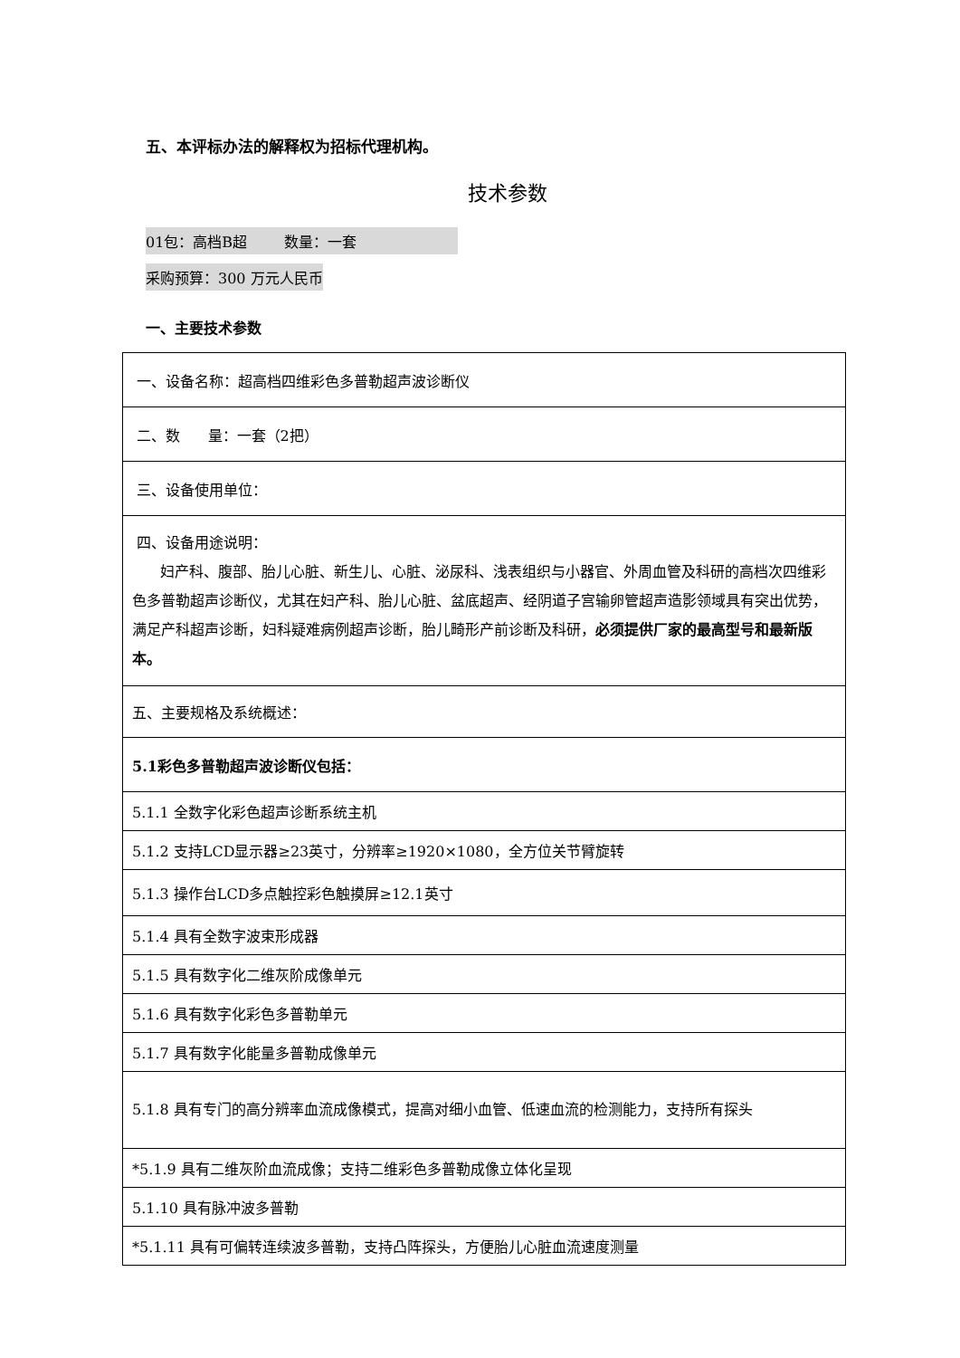五、本评标办法的解释权为招标代理机构。
技术参数
01包：高档B超 数量：一套
采购预算：300 万元人民币
一、主要技术参数
| 一、设备名称：超高档四维彩色多普勒超声波诊断仪 |
| 二、数 量：一套（2把） |
| 三、设备使用单位： |
| 四、设备用途说明： 妇产科、腹部、胎儿心脏、新生儿、心脏、泌尿科、浅表组织与小器官、外周血管及科研的高档次四维彩色多普勒超声诊断仪，尤其在妇产科、胎儿心脏、盆底超声、经阴道子宫输卵管超声造影领域具有突出优势，满足产科超声诊断，妇科疑难病例超声诊断，胎儿畸形产前诊断及科研， 必须提供厂家的最高型号和最新版本。 |
| 五、主要规格及系统概述： |
| 5.1彩色多普勒超声波诊断仪包括： |
| 5.1.1 全数字化彩色超声诊断系统主机 |
| 5.1.2 支持LCD显示器≥23英寸，分辨率≥1920×1080，全方位关节臂旋转 |
| 5.1.3 操作台LCD多点触控彩色触摸屏≥12.1英寸 |
| 5.1.4 具有全数字波束形成器 |
| 5.1.5 具有数字化二维灰阶成像单元 |
| 5.1.6 具有数字化彩色多普勒单元 |
| 5.1.7 具有数字化能量多普勒成像单元 |
| 5.1.8 具有专门的高分辨率血流成像模式，提高对细小血管、低速血流的检测能力，支持所有探头 |
| *5.1.9 具有二维灰阶血流成像；支持二维彩色多普勒成像立体化呈现 |
| 5.1.10 具有脉冲波多普勒 |
| *5.1.11 具有可偏转连续波多普勒，支持凸阵探头，方便胎儿心脏血流速度测量 |